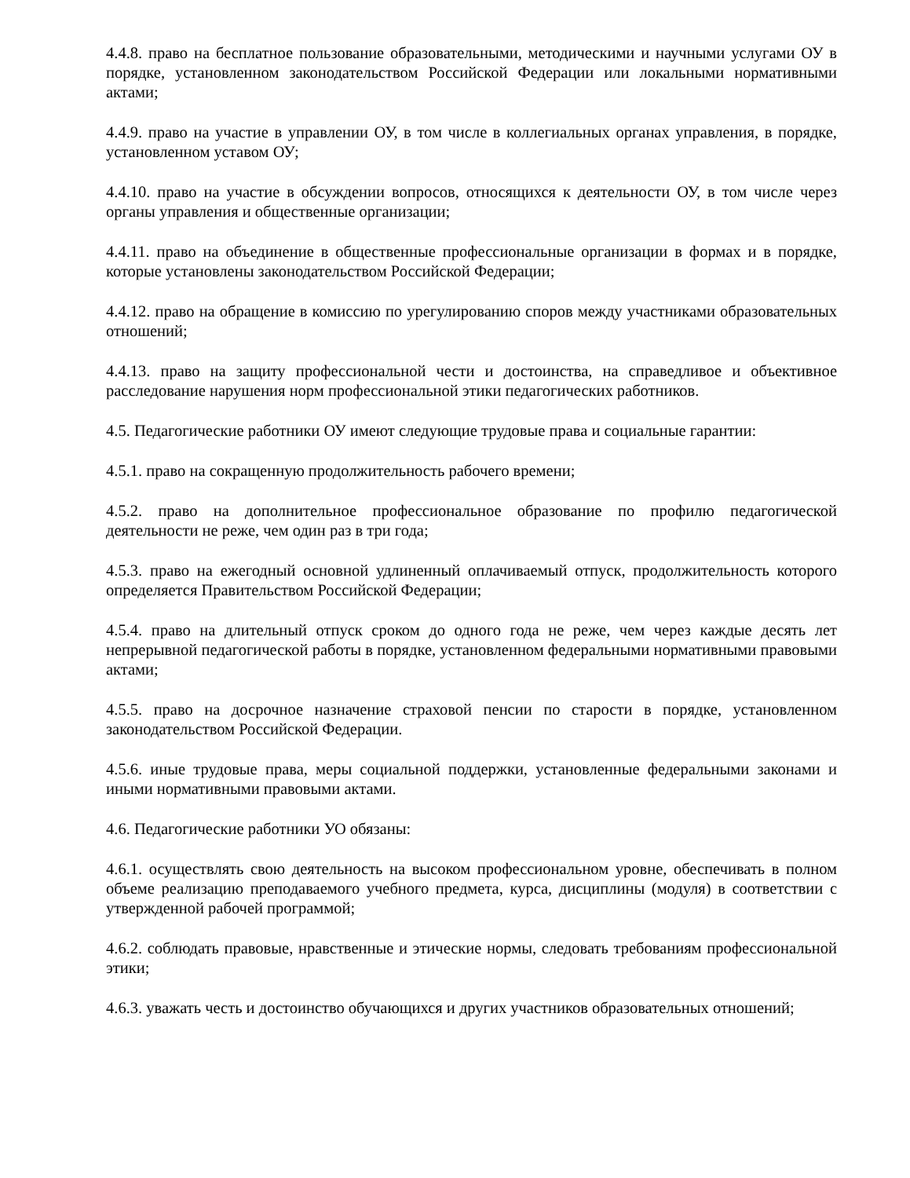4.4.8. право на бесплатное пользование образовательными, методическими и научными услугами ОУ в порядке, установленном законодательством Российской Федерации или локальными нормативными актами;
4.4.9. право на участие в управлении ОУ, в том числе в коллегиальных органах управления, в порядке, установленном уставом ОУ;
4.4.10. право на участие в обсуждении вопросов, относящихся к деятельности ОУ, в том числе через органы управления и общественные организации;
4.4.11. право на объединение в общественные профессиональные организации в формах и в порядке, которые установлены законодательством Российской Федерации;
4.4.12. право на обращение в комиссию по урегулированию споров между участниками образовательных отношений;
4.4.13. право на защиту профессиональной чести и достоинства, на справедливое и объективное расследование нарушения норм профессиональной этики педагогических работников.
4.5. Педагогические работники ОУ имеют следующие трудовые права и социальные гарантии:
4.5.1. право на сокращенную продолжительность рабочего времени;
4.5.2. право на дополнительное профессиональное образование по профилю педагогической деятельности не реже, чем один раз в три года;
4.5.3. право на ежегодный основной удлиненный оплачиваемый отпуск, продолжительность которого определяется Правительством Российской Федерации;
4.5.4. право на длительный отпуск сроком до одного года не реже, чем через каждые десять лет непрерывной педагогической работы в порядке, установленном федеральными нормативными правовыми актами;
4.5.5. право на досрочное назначение страховой пенсии по старости в порядке, установленном законодательством Российской Федерации.
4.5.6. иные трудовые права, меры социальной поддержки, установленные федеральными законами и иными нормативными правовыми актами.
4.6. Педагогические работники УО обязаны:
4.6.1. осуществлять свою деятельность на высоком профессиональном уровне, обеспечивать в полном объеме реализацию преподаваемого учебного предмета, курса, дисциплины (модуля) в соответствии с утвержденной рабочей программой;
4.6.2. соблюдать правовые, нравственные и этические нормы, следовать требованиям профессиональной этики;
4.6.3. уважать честь и достоинство обучающихся и других участников образовательных отношений;